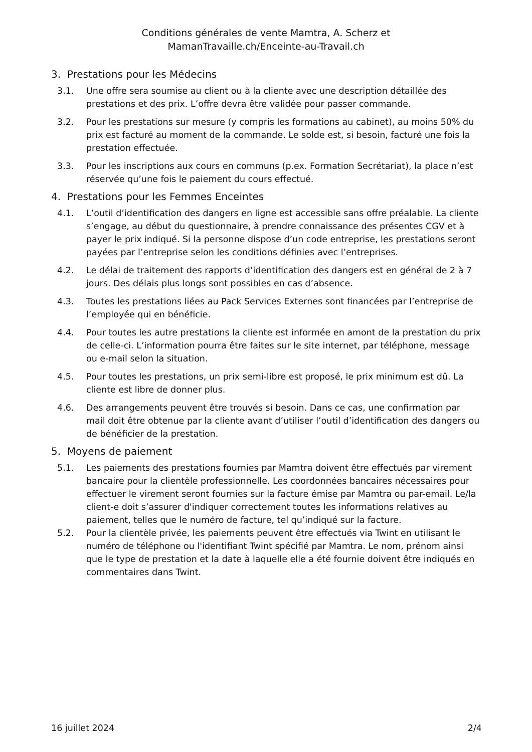Conditions générales de vente Mamtra, A. Scherz et
MamanTravaille.ch/Enceinte-au-Travail.ch
3. Prestations pour les Médecins
3.1. Une offre sera soumise au client ou à la cliente avec une description détaillée des prestations et des prix. L’offre devra être validée pour passer commande.
3.2. Pour les prestations sur mesure (y compris les formations au cabinet), au moins 50% du prix est facturé au moment de la commande. Le solde est, si besoin, facturé une fois la prestation effectuée.
3.3. Pour les inscriptions aux cours en communs (p.ex. Formation Secrétariat), la place n’est réservée qu’une fois le paiement du cours effectué.
4. Prestations pour les Femmes Enceintes
4.1. L’outil d’identification des dangers en ligne est accessible sans offre préalable. La cliente s’engage, au début du questionnaire, à prendre connaissance des présentes CGV et à payer le prix indiqué. Si la personne dispose d’un code entreprise, les prestations seront payées par l’entreprise selon les conditions définies avec l’entreprises.
4.2. Le délai de traitement des rapports d’identification des dangers est en général de 2 à 7 jours. Des délais plus longs sont possibles en cas d’absence.
4.3. Toutes les prestations liées au Pack Services Externes sont financées par l’entreprise de l’employée qui en bénéficie.
4.4. Pour toutes les autre prestations la cliente est informée en amont de la prestation du prix de celle-ci. L’information pourra être faites sur le site internet, par téléphone, message ou e-mail selon la situation.
4.5. Pour toutes les prestations, un prix semi-libre est proposé, le prix minimum est dû. La cliente est libre de donner plus.
4.6. Des arrangements peuvent être trouvés si besoin. Dans ce cas, une confirmation par mail doit être obtenue par la cliente avant d’utiliser l’outil d’identification des dangers ou de bénéficier de la prestation.
5. Moyens de paiement
5.1. Les paiements des prestations fournies par Mamtra doivent être effectués par virement bancaire pour la clientèle professionnelle. Les coordonnées bancaires nécessaires pour effectuer le virement seront fournies sur la facture émise par Mamtra ou par-email. Le/la client-e doit s’assurer d'indiquer correctement toutes les informations relatives au paiement, telles que le numéro de facture, tel qu’indiqué sur la facture.
5.2. Pour la clientèle privée, les paiements peuvent être effectués via Twint en utilisant le numéro de téléphone ou l'identifiant Twint spécifié par Mamtra. Le nom, prénom ainsi que le type de prestation et la date à laquelle elle a été fournie doivent être indiqués en commentaires dans Twint.
16 juillet 2024 2/4